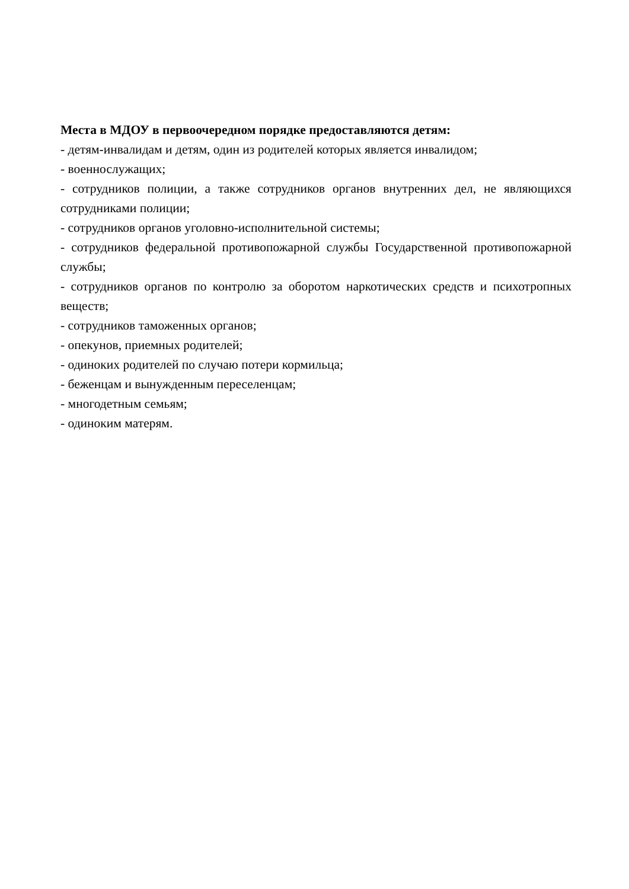Места в МДОУ в первоочередном порядке предоставляются детям:
- детям-инвалидам и детям, один из родителей которых является инвалидом;
- военнослужащих;
- сотрудников полиции, а также сотрудников органов внутренних дел, не являющихся сотрудниками полиции;
- сотрудников органов уголовно-исполнительной системы;
- сотрудников федеральной противопожарной службы Государственной противопожарной службы;
- сотрудников органов по контролю за оборотом наркотических средств и психотропных веществ;
- сотрудников таможенных органов;
- опекунов, приемных родителей;
- одиноких родителей по случаю потери кормильца;
- беженцам и вынужденным переселенцам;
- многодетным семьям;
- одиноким матерям.